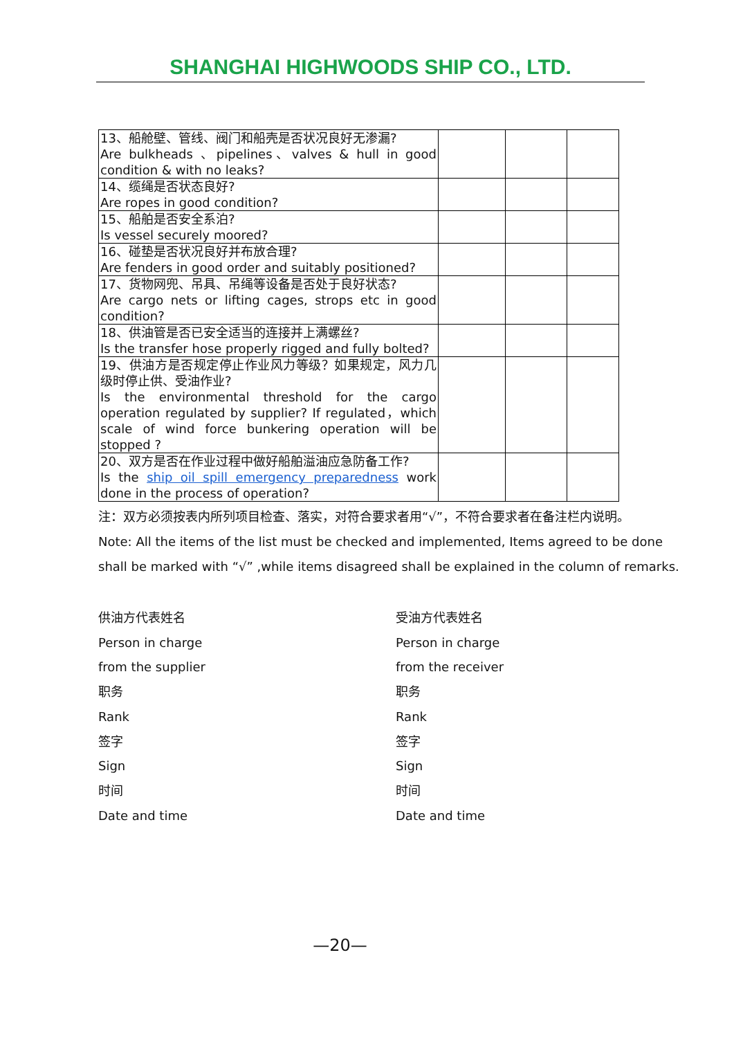SHANGHAI HIGHWOODS SHIP CO., LTD.
| 13、船舱壁、管线、阀门和船壳是否状况良好无渗漏? Are bulkheads 、pipelines、valves & hull in good condition & with no leaks? | | | |
| 14、缆绳是否状态良好? Are ropes in good condition? | | | |
| 15、船舶是否安全系泊? Is vessel securely moored? | | | |
| 16、碰垫是否状况良好并布放合理? Are fenders in good order and suitably positioned? | | | |
| 17、货物网兜、吊具、吊绳等设备是否处于良好状态? Are cargo nets or lifting cages, strops etc in good condition? | | | |
| 18、供油管是否已安全适当的连接并上满螺丝? Is the transfer hose properly rigged and fully bolted? | | | |
| 19、供油方是否规定停止作业风力等级？如果规定，风力几级时停止供、受油作业? Is the environmental threshold for the cargo operation regulated by supplier? If regulated，which scale of wind force bunkering operation will be stopped ? | | | |
| 20、双方是否在作业过程中做好船舶溢油应急防备工作? Is the ship oil spill emergency preparedness work done in the process of operation? | | | |
注：双方必须按表内所列项目检查、落实，对符合要求者用“√”，不符合要求者在备注栏内说明。
Note: All the items of the list must be checked and implemented, Items agreed to be done shall be marked with “√” ,while items disagreed shall be explained in the column of remarks.
供油方代表姓名
Person in charge
from the supplier
职务
Rank
签字
Sign
时间
Date and time
受油方代表姓名
Person in charge
from the receiver
职务
Rank
签字
Sign
时间
Date and time
—20—